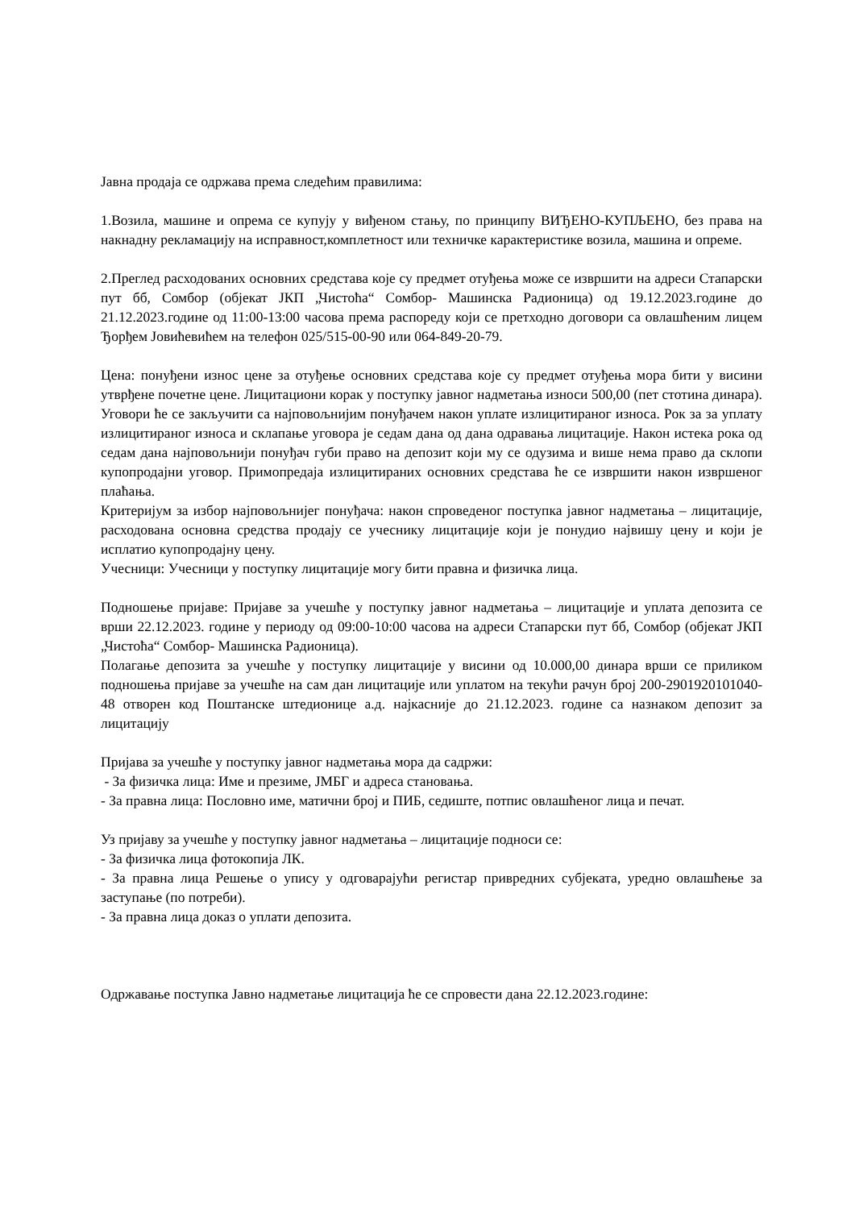Јавна продаја се одржава према следећим правилима:
1.Возила, машине и опрема се купују у виђеном стању, по принципу ВИЂЕНО-КУПЉЕНО, без права на накнадну рекламацију на исправност,комплетност или техничке карактеристике возила, машина и опреме.
2.Преглед расходованих основних средстава које су предмет отуђења може се извршити на адреси Стапарски пут бб, Сомбор (објекат ЈКП „Чистоћа“ Сомбор- Машинска Радионица) од 19.12.2023.године до 21.12.2023.године од 11:00-13:00 часова према распореду који се претходно договори са овлашћеним лицем Ђорђем Јовићевићем на телефон 025/515-00-90 или 064-849-20-79.
Цена: понуђени износ цене за отуђење основних средстава које су предмет отуђења мора бити у висини утврђене почетне цене. Лицитациони корак у поступку јавног надметања износи 500,00 (пет стотина динара). Уговори ће се закључити са најповољнијим понуђачем након уплате излицитираног износа. Рок за за уплату излицитираног износа и склапање уговора је седам дана од дана одравања лицитације. Након истека рока од седам дана најповољнији понуђач губи право на депозит који му се одузима и више нема право да склопи купопродајни уговор. Примопредаја излицитираних основних средстава ће се извршити након извршеног плаћања.
Критеријум за избор најповољнијег понуђача: након спроведеног поступка јавног надметања – лицитације, расходована основна средства продају се учеснику лицитације који је понудио највишу цену и који је исплатио купопродајну цену.
Учесници: Учесници у поступку лицитације могу бити правна и физичка лица.
Подношење пријаве: Пријаве за учешће у поступку јавног надметања – лицитације и уплата депозита се врши 22.12.2023. године у периоду од 09:00-10:00 часова на адреси Стапарски пут бб, Сомбор (објекат ЈКП „Чистоћа“ Сомбор- Машинска Радионица).
Полагање депозита за учешће у поступку лицитације у висини од 10.000,00 динара врши се приликом подношења пријаве за учешће на сам дан лицитације или уплатом на текући рачун број 200-2901920101040-48 отворен код Поштанске штедионице а.д. најкасније до 21.12.2023. године са назнаком депозит за лицитацију
Пријава за учешће у поступку јавног надметања мора да садржи:
- За физичка лица: Име и презиме, ЈМБГ и адреса становања.
- За правна лица: Пословно име, матични број и ПИБ, седиште, потпис овлашћеног лица и печат.
Уз пријаву за учешће у поступку јавног надметања – лицитације подноси се:
- За физичка лица фотокопија ЛК.
- За правна лица Решење о упису у одговарајући регистар привредних субјеката, уредно овлашћење за заступање (по потреби).
- За правна лица доказ о уплати депозита.
Одржавање поступка Јавно надметање лицитација ће се спровести дана 22.12.2023.године: